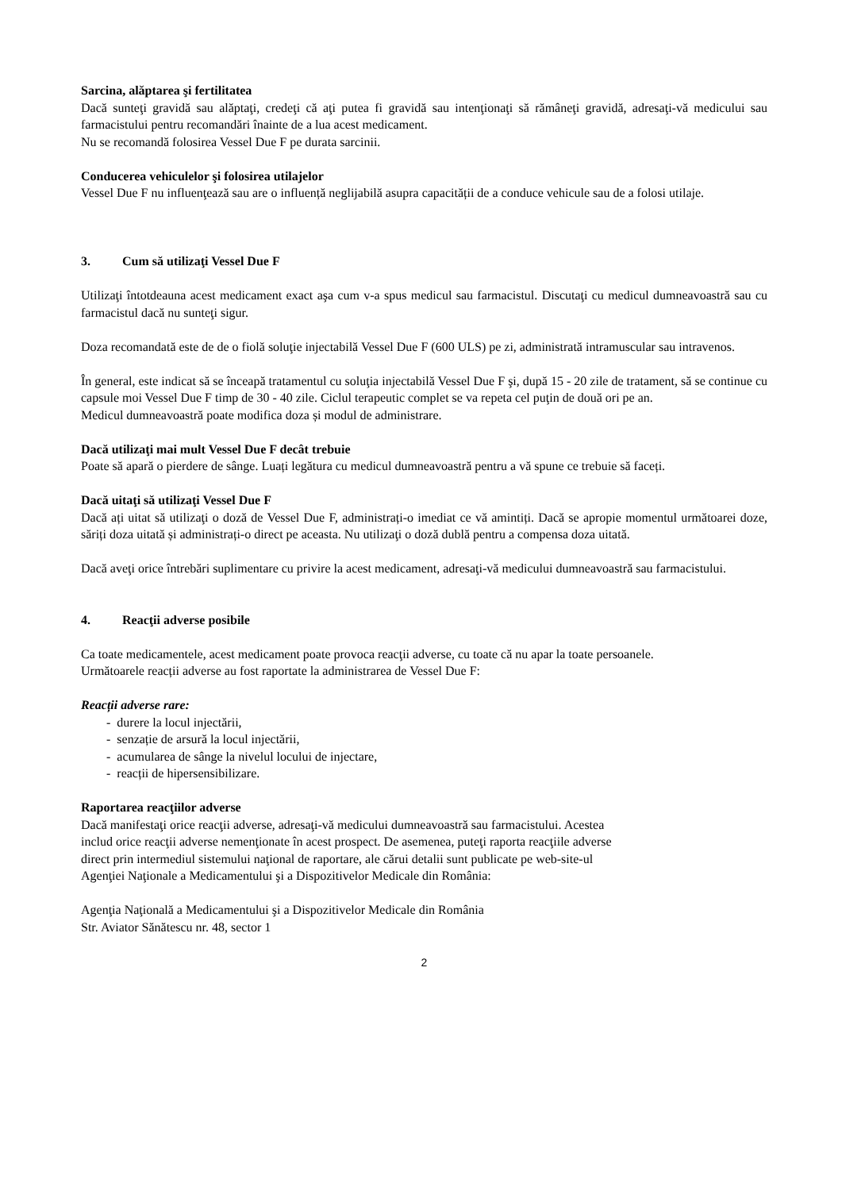Sarcina, alăptarea şi fertilitatea
Dacă sunteţi gravidă sau alăptaţi, credeţi că aţi putea fi gravidă sau intenţionaţi să rămâneţi gravidă, adresaţi-vă medicului sau farmacistului pentru recomandări înainte de a lua acest medicament.
Nu se recomandă folosirea Vessel Due F pe durata sarcinii.
Conducerea vehiculelor şi folosirea utilajelor
Vessel Due F nu influenţează sau are o influență neglijabilă asupra capacității de a conduce vehicule sau de a folosi utilaje.
3. Cum să utilizaţi Vessel Due F
Utilizaţi întotdeauna acest medicament exact aşa cum v-a spus medicul sau farmacistul. Discutaţi cu medicul dumneavoastră sau cu farmacistul dacă nu sunteţi sigur.
Doza recomandată este de de o fiolă soluţie injectabilă Vessel Due F (600 ULS) pe zi, administrată intramuscular sau intravenos.
În general, este indicat să se înceapă tratamentul cu soluţia injectabilă Vessel Due F şi, după 15 - 20 zile de tratament, să se continue cu capsule moi Vessel Due F timp de 30 - 40 zile. Ciclul terapeutic complet se va repeta cel puţin de două ori pe an.
Medicul dumneavoastră poate modifica doza și modul de administrare.
Dacă utilizaţi mai mult Vessel Due F decât trebuie
Poate să apară o pierdere de sânge. Luați legătura cu medicul dumneavoastră pentru a vă spune ce trebuie să faceți.
Dacă uitaţi să utilizaţi Vessel Due F
Dacă ați uitat să utilizaţi o doză de Vessel Due F, administrați-o imediat ce vă amintiți. Dacă se apropie momentul următoarei doze, săriți doza uitată și administrați-o direct pe aceasta. Nu utilizaţi o doză dublă pentru a compensa doza uitată.
Dacă aveţi orice întrebări suplimentare cu privire la acest medicament, adresaţi-vă medicului dumneavoastră sau farmacistului.
4. Reacţii adverse posibile
Ca toate medicamentele, acest medicament poate provoca reacţii adverse, cu toate că nu apar la toate persoanele.
Următoarele reacții adverse au fost raportate la administrarea de Vessel Due F:
Reacții adverse rare:
- durere la locul injectării,
- senzație de arsură la locul injectării,
- acumularea de sânge la nivelul locului de injectare,
- reacții de hipersensibilizare.
Raportarea reacţiilor adverse
Dacă manifestaţi orice reacţii adverse, adresaţi-vă medicului dumneavoastră sau farmacistului. Acestea
includ orice reacţii adverse nemenţionate în acest prospect. De asemenea, puteţi raporta reacţiile adverse
direct prin intermediul sistemului naţional de raportare, ale cărui detalii sunt publicate pe web-site-ul
Agenţiei Naţionale a Medicamentului şi a Dispozitivelor Medicale din România:
Agenţia Naţională a Medicamentului şi a Dispozitivelor Medicale din România
Str. Aviator Sănătescu nr. 48, sector 1
2